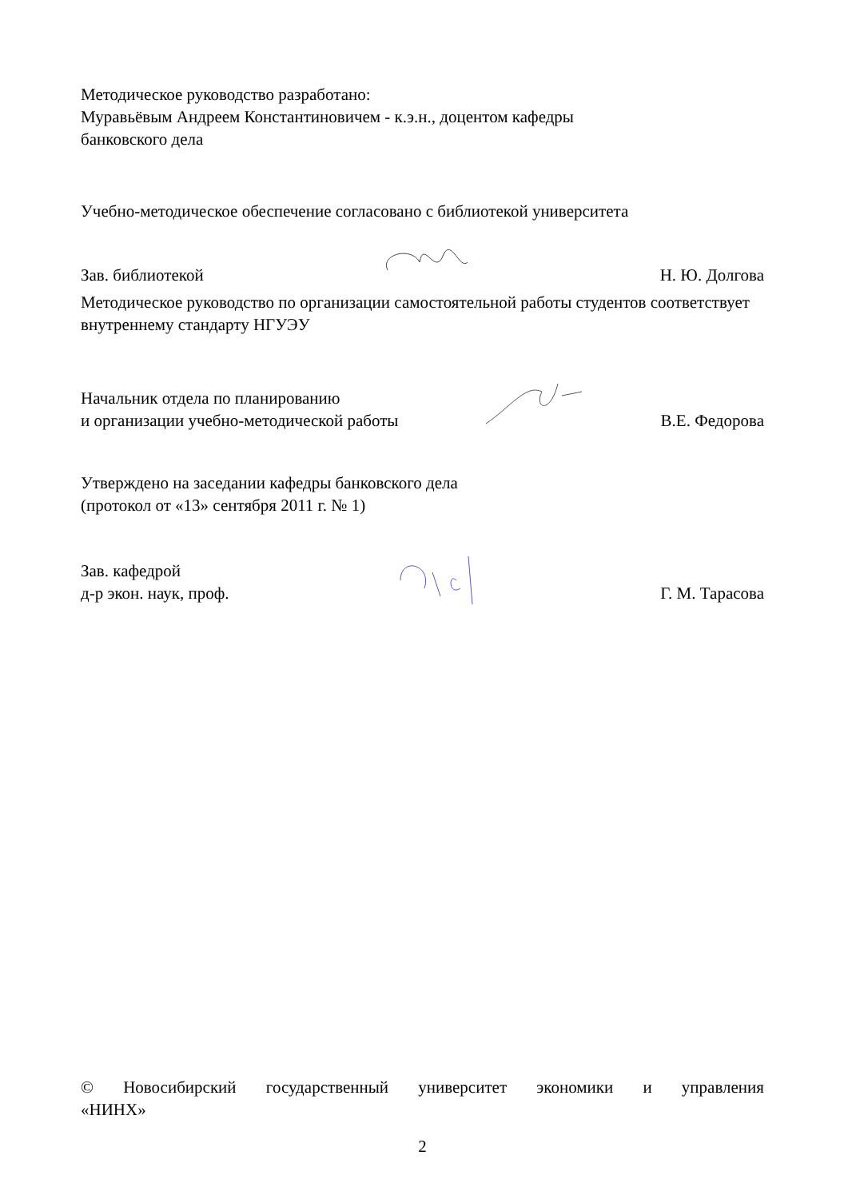Методическое руководство разработано:
Муравьёвым Андреем Константиновичем - к.э.н., доцентом кафедры
банковского дела
Учебно-методическое обеспечение согласовано с библиотекой университета
Зав. библиотекой Н. Ю. Долгова
Методическое руководство по организации самостоятельной работы студентов соответствует внутреннему стандарту НГУЭУ
Начальник отдела по планированию
и организации учебно-методической работы В.Е. Федорова
Утверждено на заседании кафедры банковского дела
(протокол от «13» сентября 2011 г. № 1)
Зав. кафедрой
д-р экон. наук, проф. Г. М. Тарасова
© Новосибирский государственный университет экономики и управления
«НИНХ»
2